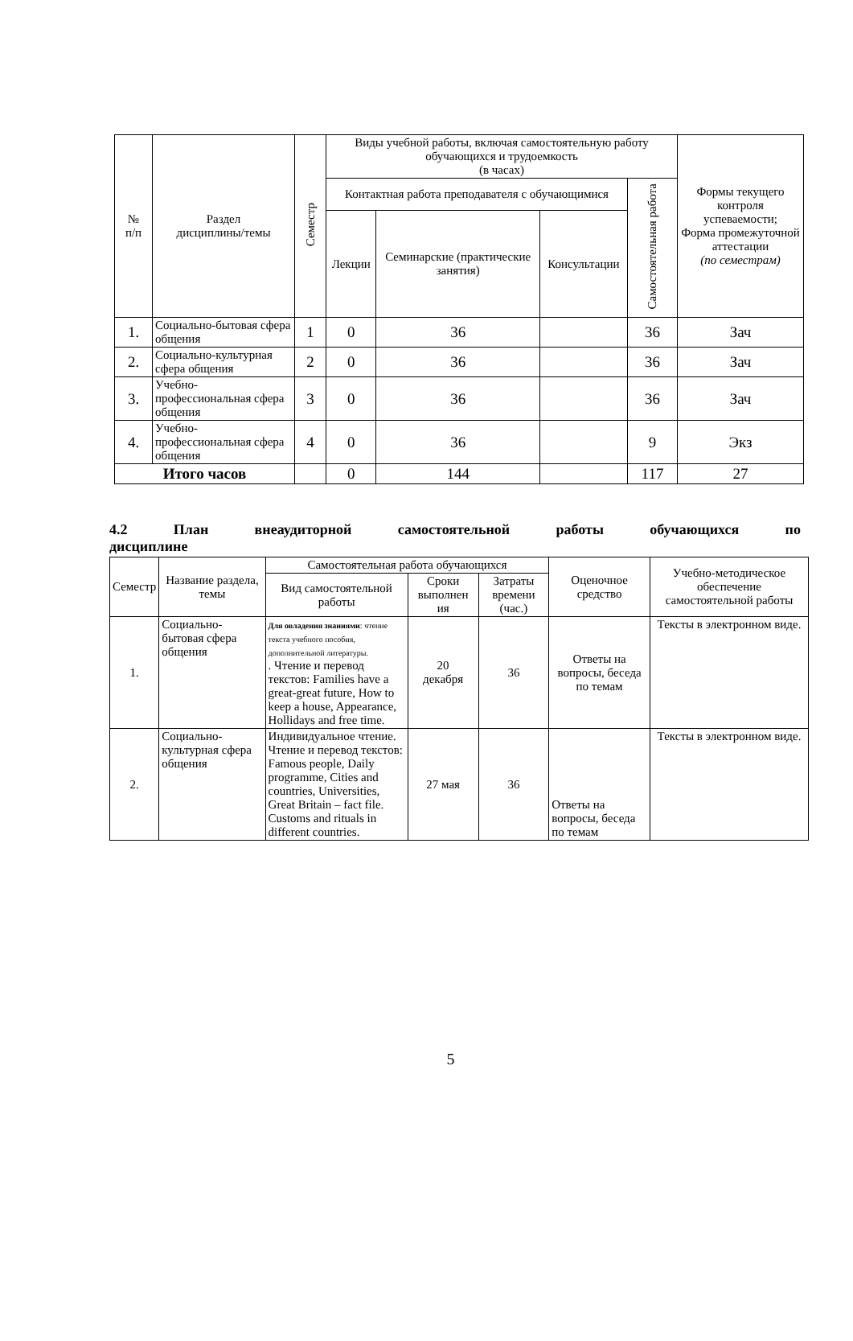| № п/п | Раздел дисциплины/темы | Семестр | Виды учебной работы, включая самостоятельную работу обучающихся и трудоемкость (в часах) | | | | Формы текущего контроля успеваемости; Форма промежуточной аттестации (по семестрам) |
| --- | --- | --- | --- | --- | --- | --- | --- |
| | | | Контактная работа преподавателя с обучающимися | | | Самостоятельная работа | |
| | | | Лекции | Семинарские (практические занятия) | Консультации | | |
| 1. | Социально-бытовая сфера общения | 1 | 0 | 36 | | 36 | Зач |
| 2. | Социально-культурная сфера общения | 2 | 0 | 36 | | 36 | Зач |
| 3. | Учебно-профессиональная сфера общения | 3 | 0 | 36 | | 36 | Зач |
| 4. | Учебно-профессиональная сфера общения | 4 | 0 | 36 | | 9 | Экз |
| Итого часов | | | 0 | 144 | | 117 | 27 |
4.2 План внеаудиторной самостоятельной работы обучающихся по
дисциплине
| Семестр | Название раздела, темы | Самостоятельная работа обучающихся | | | Оценочное средство | Учебно-методическое обеспечение самостоятельной работы |
| --- | --- | --- | --- | --- | --- | --- |
| | | Вид самостоятельной работы | Сроки выполнен ия | Затраты времени (час.) | | |
| 1. | Социально-бытовая сфера общения | Для овладения знаниями : чтение текста учебного пособия, дополнительной литературы. . Чтение и перевод текстов: Families have a great-great future, How to keep a house, Appearance, Hollidays and free time. | 20 декабря | 36 | Ответы на вопросы, беседа по темам | Тексты в электронном виде. |
| 2. | Социально-культурная сфера общения | Индивидуальное чтение. Чтение и перевод текстов: Famous people, Daily programme, Cities and countries, Universities, Great Britain – fact file. Customs and rituals in different countries. | 27 мая | 36 | Ответы на вопросы, беседа по темам | Тексты в электронном виде. |
5